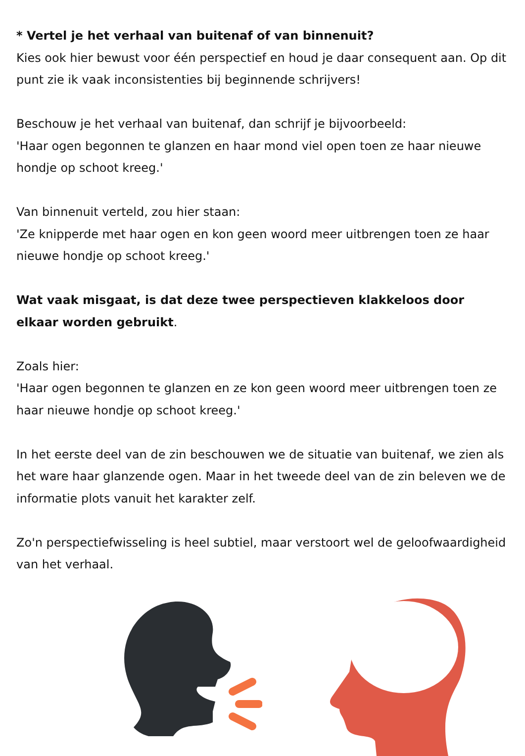* Vertel je het verhaal van buitenaf of van binnenuit?
Kies ook hier bewust voor één perspectief en houd je daar consequent aan. Op dit punt zie ik vaak inconsistenties bij beginnende schrijvers!
Beschouw je het verhaal van buitenaf, dan schrijf je bijvoorbeeld:
'Haar ogen begonnen te glanzen en haar mond viel open toen ze haar nieuwe hondje op schoot kreeg.'
Van binnenuit verteld, zou hier staan:
'Ze knipperde met haar ogen en kon geen woord meer uitbrengen toen ze haar nieuwe hondje op schoot kreeg.'
Wat vaak misgaat, is dat deze twee perspectieven klakkeloos door elkaar worden gebruikt.
Zoals hier:
'Haar ogen begonnen te glanzen en ze kon geen woord meer uitbrengen toen ze haar nieuwe hondje op schoot kreeg.'
In het eerste deel van de zin beschouwen we de situatie van buitenaf, we zien als het ware haar glanzende ogen. Maar in het tweede deel van de zin beleven we de informatie plots vanuit het karakter zelf.
Zo'n perspectiefwisseling is heel subtiel, maar verstoort wel de geloofwaardigheid van het verhaal.